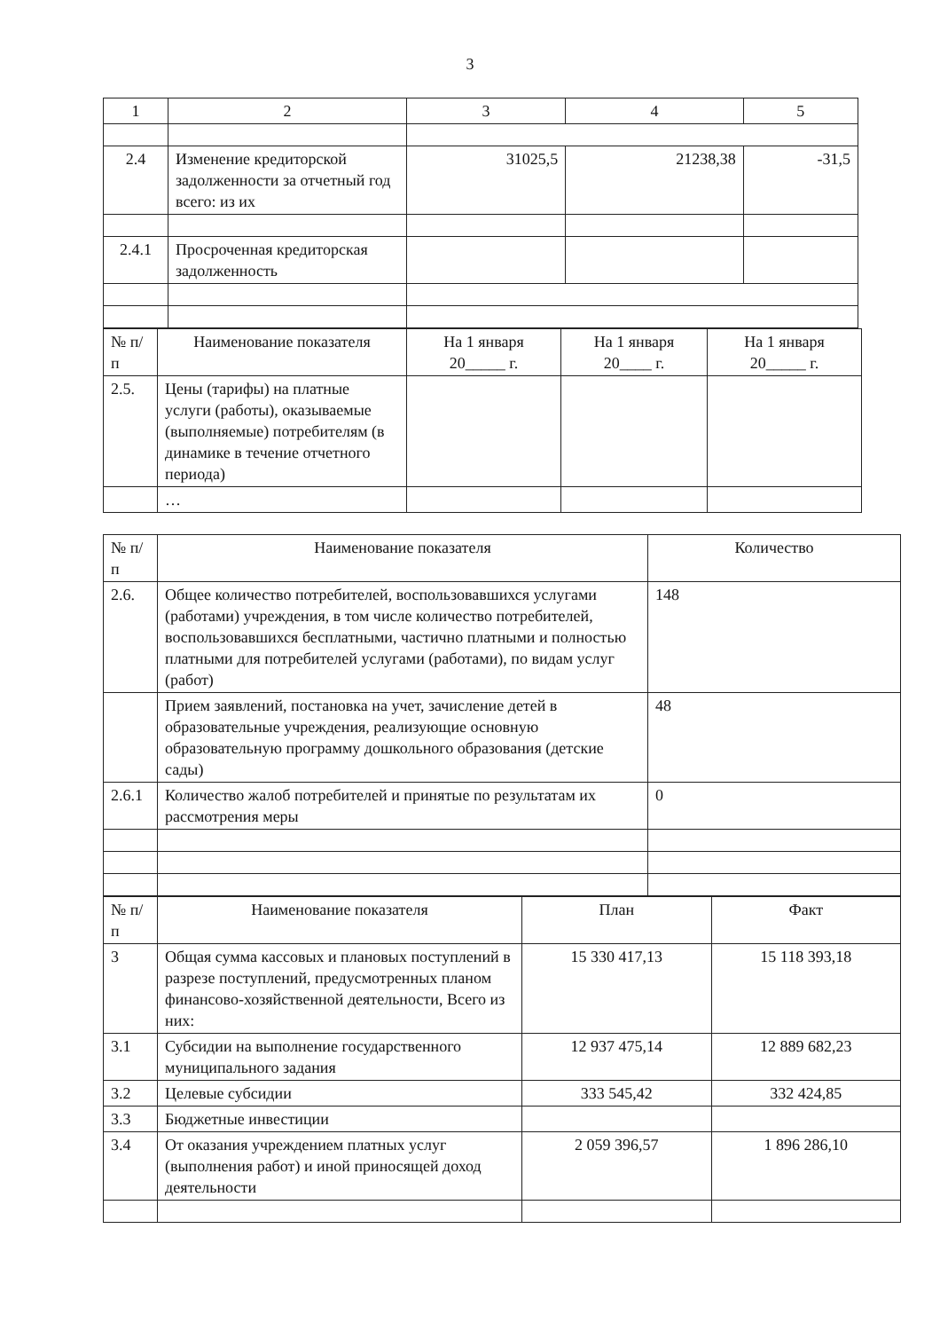3
| 1 | 2 | 3 | 4 | 5 |
| --- | --- | --- | --- | --- |
| 2.4 | Изменение кредиторской задолженности за отчетный год всего: из их | 31025,5 | 21238,38 | -31,5 |
| 2.4.1 | Просроченная кредиторская задолженность | | | |
| № п/п | Наименование показателя | На 1 января 20_____ г. | На 1 января 20____ г. | На 1 января 20_____ г. |
| --- | --- | --- | --- | --- |
| 2.5. | Цены (тарифы) на платные услуги (работы), оказываемые (выполняемые) потребителям (в динамике в течение отчетного периода) | | | |
| | … | | | |
| № п/п | Наименование показателя | Количество |
| --- | --- | --- |
| 2.6. | Общее количество потребителей, воспользовавшихся услугами (работами) учреждения, в том числе количество потребителей, воспользовавшихся бесплатными, частично платными и полностью платными для потребителей услугами (работами), по видам услуг (работ) | 148 |
| | Прием заявлений, постановка на учет, зачисление детей в образовательные учреждения, реализующие основную образовательную программу дошкольного образования (детские сады) | 48 |
| 2.6.1 | Количество жалоб потребителей и принятые по результатам их рассмотрения меры | 0 |
| № п/п | Наименование показателя | План | Факт |
| --- | --- | --- | --- |
| 3 | Общая сумма кассовых и плановых поступлений в разрезе поступлений, предусмотренных планом финансово-хозяйственной деятельности, Всего из них: | 15 330 417,13 | 15 118 393,18 |
| 3.1 | Субсидии на выполнение государственного муниципального задания | 12 937 475,14 | 12 889 682,23 |
| 3.2 | Целевые субсидии | 333 545,42 | 332 424,85 |
| 3.3 | Бюджетные инвестиции | | |
| 3.4 | От оказания учреждением платных услуг (выполнения работ) и иной приносящей доход деятельности | 2 059 396,57 | 1 896 286,10 |